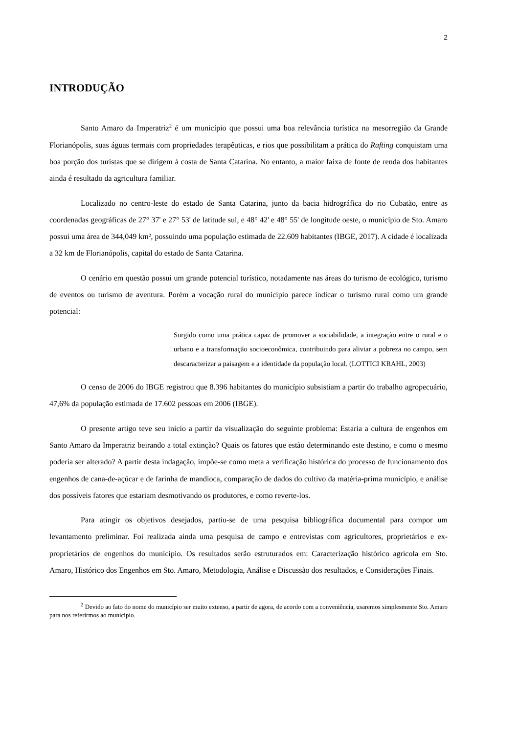2
INTRODUÇÃO
Santo Amaro da Imperatriz<sup>2</sup> é um município que possui uma boa relevância turística na mesorregião da Grande Florianópolis, suas águas termais com propriedades terapêuticas, e rios que possibilitam a prática do Rafting conquistam uma boa porção dos turistas que se dirigem à costa de Santa Catarina. No entanto, a maior faixa de fonte de renda dos habitantes ainda é resultado da agricultura familiar.
Localizado no centro-leste do estado de Santa Catarina, junto da bacia hidrográfica do rio Cubatão, entre as coordenadas geográficas de 27° 37' e 27° 53' de latitude sul, e 48° 42' e 48° 55' de longitude oeste, o município de Sto. Amaro possui uma área de 344,049 km², possuindo uma população estimada de 22.609 habitantes (IBGE, 2017). A cidade é localizada a 32 km de Florianópolis, capital do estado de Santa Catarina.
O cenário em questão possui um grande potencial turístico, notadamente nas áreas do turismo de ecológico, turismo de eventos ou turismo de aventura. Porém a vocação rural do município parece indicar o turismo rural como um grande potencial:
Surgido como uma prática capaz de promover a sociabilidade, a integração entre o rural e o urbano e a transformação socioeconômica, contribuindo para aliviar a pobreza no campo, sem descaracterizar a paisagem e a identidade da população local. (LOTTICI KRAHL, 2003)
O censo de 2006 do IBGE registrou que 8.396 habitantes do município subsistiam a partir do trabalho agropecuário, 47,6% da população estimada de 17.602 pessoas em 2006 (IBGE).
O presente artigo teve seu início a partir da visualização do seguinte problema: Estaria a cultura de engenhos em Santo Amaro da Imperatriz beirando a total extinção? Quais os fatores que estão determinando este destino, e como o mesmo poderia ser alterado? A partir desta indagação, impõe-se como meta a verificação histórica do processo de funcionamento dos engenhos de cana-de-açúcar e de farinha de mandioca, comparação de dados do cultivo da matéria-prima município, e análise dos possíveis fatores que estariam desmotivando os produtores, e como reverte-los.
Para atingir os objetivos desejados, partiu-se de uma pesquisa bibliográfica documental para compor um levantamento preliminar. Foi realizada ainda uma pesquisa de campo e entrevistas com agricultores, proprietários e ex-proprietários de engenhos do município. Os resultados serão estruturados em: Caracterização histórico agrícola em Sto. Amaro, Histórico dos Engenhos em Sto. Amaro, Metodologia, Análise e Discussão dos resultados, e Considerações Finais.
<sup>2</sup> Devido ao fato do nome do município ser muito extenso, a partir de agora, de acordo com a conveniência, usaremos simplesmente Sto. Amaro para nos referirmos ao município.